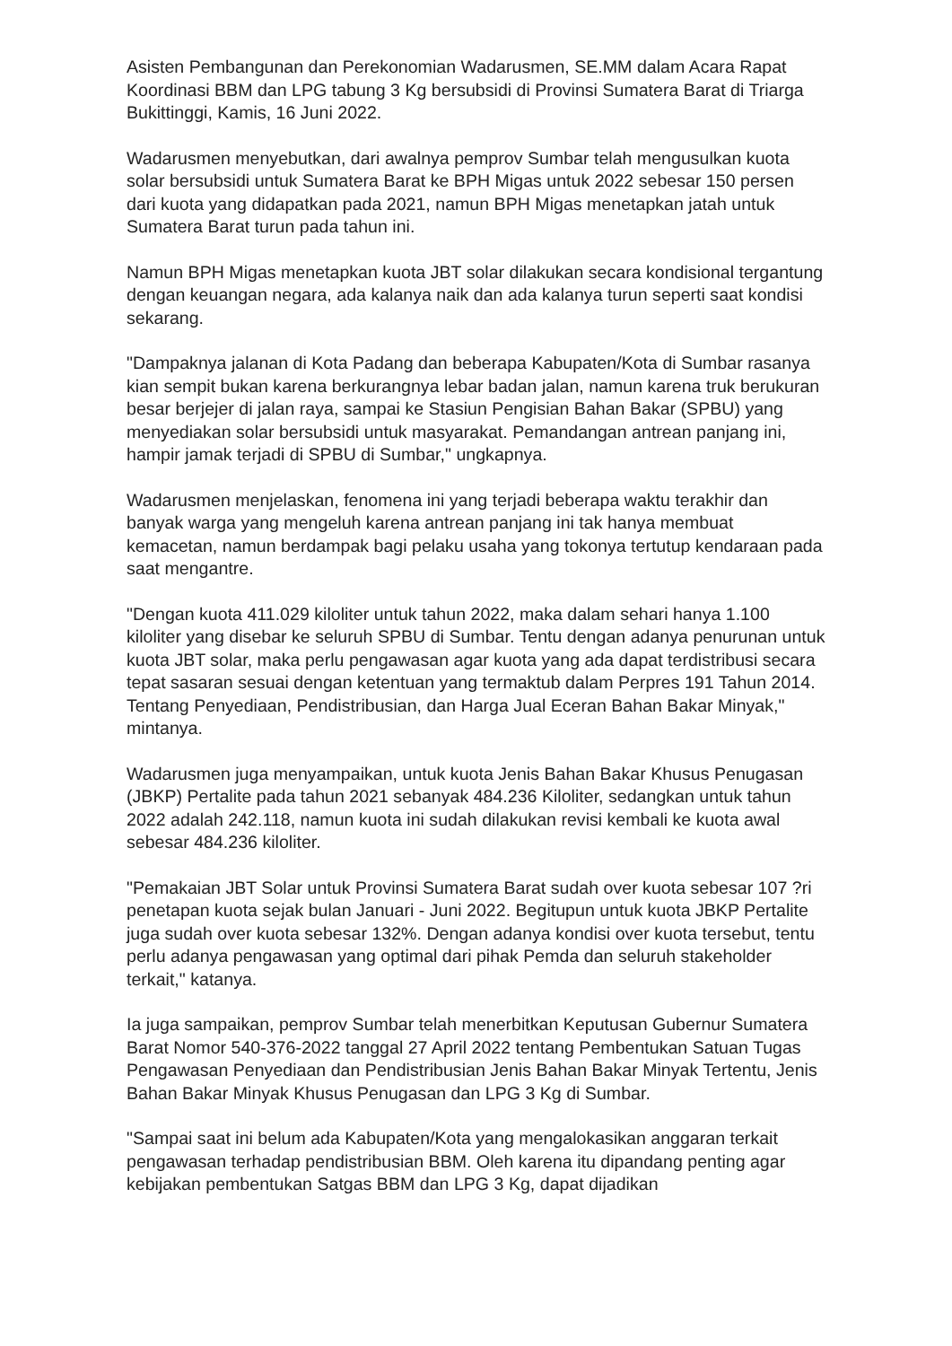Asisten Pembangunan dan Perekonomian Wadarusmen, SE.MM dalam Acara Rapat Koordinasi BBM dan LPG tabung 3 Kg bersubsidi di Provinsi Sumatera Barat di Triarga Bukittinggi, Kamis, 16 Juni 2022.
Wadarusmen menyebutkan, dari awalnya pemprov Sumbar telah mengusulkan kuota solar bersubsidi untuk Sumatera Barat ke BPH Migas untuk 2022 sebesar 150 persen dari kuota yang didapatkan pada 2021, namun BPH Migas menetapkan jatah untuk Sumatera Barat turun pada tahun ini.
Namun BPH Migas menetapkan kuota JBT solar dilakukan secara kondisional tergantung dengan keuangan negara, ada kalanya naik dan ada kalanya turun seperti saat kondisi sekarang.
"Dampaknya jalanan di Kota Padang dan beberapa Kabupaten/Kota di Sumbar rasanya kian sempit bukan karena berkurangnya lebar badan jalan, namun karena truk berukuran besar berjejer di jalan raya, sampai ke Stasiun Pengisian Bahan Bakar (SPBU) yang menyediakan solar bersubsidi untuk masyarakat. Pemandangan antrean panjang ini, hampir jamak terjadi di SPBU di Sumbar," ungkapnya.
Wadarusmen menjelaskan, fenomena ini yang terjadi beberapa waktu terakhir dan banyak warga yang mengeluh karena antrean panjang ini tak hanya membuat kemacetan, namun berdampak bagi pelaku usaha yang tokonya tertutup kendaraan pada saat mengantre.
"Dengan kuota 411.029 kiloliter untuk tahun 2022, maka dalam sehari hanya 1.100 kiloliter yang disebar ke seluruh SPBU di Sumbar. Tentu dengan adanya penurunan untuk kuota JBT solar, maka perlu pengawasan agar kuota yang ada dapat terdistribusi secara tepat sasaran sesuai dengan ketentuan yang termaktub dalam Perpres 191 Tahun 2014. Tentang Penyediaan, Pendistribusian, dan Harga Jual Eceran Bahan Bakar Minyak," mintanya.
Wadarusmen juga menyampaikan, untuk kuota Jenis Bahan Bakar Khusus Penugasan (JBKP) Pertalite pada tahun 2021 sebanyak 484.236 Kiloliter, sedangkan untuk tahun 2022 adalah 242.118, namun kuota ini sudah dilakukan revisi kembali ke kuota awal sebesar 484.236 kiloliter.
"Pemakaian JBT Solar untuk Provinsi Sumatera Barat sudah over kuota sebesar 107 ?ri penetapan kuota sejak bulan Januari - Juni 2022. Begitupun untuk kuota JBKP Pertalite juga sudah over kuota sebesar 132%. Dengan adanya kondisi over kuota tersebut, tentu perlu adanya pengawasan yang optimal dari pihak Pemda dan seluruh stakeholder terkait," katanya.
Ia juga sampaikan, pemprov Sumbar telah menerbitkan Keputusan Gubernur Sumatera Barat Nomor 540-376-2022 tanggal 27 April 2022 tentang Pembentukan Satuan Tugas Pengawasan Penyediaan dan Pendistribusian Jenis Bahan Bakar Minyak Tertentu, Jenis Bahan Bakar Minyak Khusus Penugasan dan LPG 3 Kg di Sumbar.
"Sampai saat ini belum ada Kabupaten/Kota yang mengalokasikan anggaran terkait pengawasan terhadap pendistribusian BBM. Oleh karena itu dipandang penting agar kebijakan pembentukan Satgas BBM dan LPG 3 Kg, dapat dijadikan